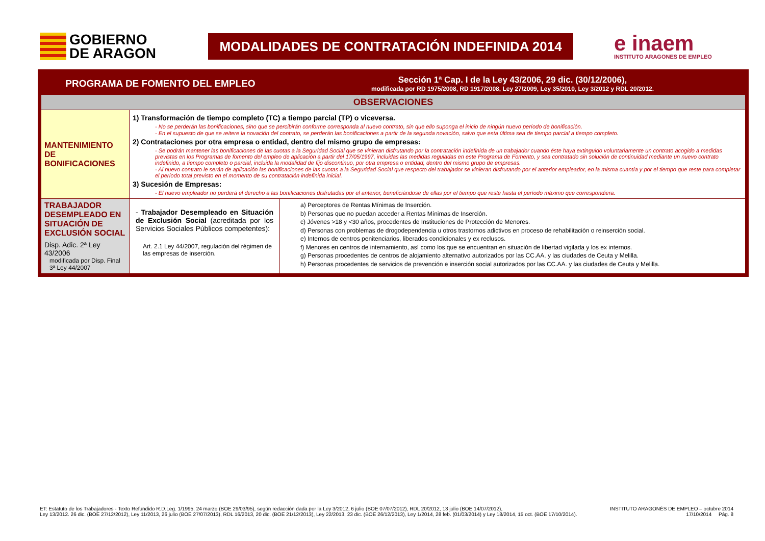GOBIERNO
DE ARAGON
MODALIDADES DE CONTRATACIÓN INDEFINIDA 2014
e inaem
INSTITUTO ARAGONES DE EMPLEO
| PROGRAMA DE FOMENTO DEL EMPLEO | | Sección 1ª Cap. I de la Ley 43/2006, 29 dic. (30/12/2006), modificada por RD 1975/2008, RD 1917/2008, Ley 27/2009, Ley 35/2010, Ley 3/2012 y RDL 20/2012. |
| OBSERVACIONES | | |
| MANTENIMIENTO DE BONIFICACIONES | 1) Transformación de tiempo completo (TC) a tiempo parcial (TP) o viceversa. - No se perderán las bonificaciones, sino que se percibirán conforme corresponda al nuevo contrato, sin que ello suponga el inicio de ningún nuevo período de bonificación. - En el supuesto de que se reitere la novación del contrato, se perderán las bonificaciones a partir de la segunda novación, salvo que esta última sea de tiempo parcial a tiempo completo. 2) Contrataciones por otra empresa o entidad, dentro del mismo grupo de empresas: - Se podrán mantener las bonificaciones de las cuotas a la Seguridad Social que se vinieran disfrutando por la contratación indefinida de un trabajador cuando éste haya extinguido voluntariamente un contrato acogido a medidas previstas en los Programas de fomento del empleo de aplicación a partir del 17/05/1997, incluidas las medidas reguladas en este Programa de Fomento, y sea contratado sin solución de continuidad mediante un nuevo contrato indefinido, a tiempo completo o parcial, incluida la modalidad de fijo discontinuo, por otra empresa o entidad, dentro del mismo grupo de empresas. - Al nuevo contrato le serán de aplicación las bonificaciones de las cuotas a la Seguridad Social que respecto del trabajador se vinieran disfrutando por el anterior empleador, en la misma cuantía y por el tiempo que reste para completar el período total previsto en el momento de su contratación indefinida inicial. 3) Sucesión de Empresas: - El nuevo empleador no perderá el derecho a las bonificaciones disfrutadas por el anterior, beneficiándose de ellas por el tiempo que reste hasta el período máximo que correspondiera. | |
| TRABAJADOR DESEMPLEADO EN SITUACIÓN DE EXCLUSIÓN SOCIAL Disp. Adic. 2ª Ley 43/2006 modificada por Disp. Final 3ª Ley 44/2007 | - Trabajador Desempleado en Situación de Exclusión Social (acreditada por los Servicios Sociales Públicos competentes): Art. 2.1 Ley 44/2007, regulación del régimen de las empresas de inserción. | a) Perceptores de Rentas Mínimas de Inserción. b) Personas que no puedan acceder a Rentas Mínimas de Inserción. c) Jóvenes >18 y <30 años, procedentes de Instituciones de Protección de Menores. d) Personas con problemas de drogodependencia u otros trastornos adictivos en proceso de rehabilitación o reinserción social. e) Internos de centros penitenciarios, liberados condicionales y ex reclusos. f) Menores en centros de internamiento, así como los que se encuentran en situación de libertad vigilada y los ex internos. g) Personas procedentes de centros de alojamiento alternativo autorizados por las CC.AA. y las ciudades de Ceuta y Melilla. h) Personas procedentes de servicios de prevención e inserción social autorizados por las CC.AA. y las ciudades de Ceuta y Melilla. |
ET: Estatuto de los Trabajadores - Texto Refundido R.D.Leg. 1/1995, 24 marzo (BOE 29/03/95), según redacción dada por la Ley 3/2012, 6 julio (BOE 07/07/2012), RDL 20/2012, 13 julio (BOE 14/07/2012),
Ley 13/2012. 26 dic. (BOE 27/12/2012), Ley 11/2013, 26 julio (BOE 27/07/2013), RDL 16/2013, 20 dic. (BOE 21/12/2013), Ley 22/2013, 23 dic. (BOE 26/12/2013), Ley 1/2014, 28 feb. (01/03/2014) y Ley 18/2014, 15 oct. (BOE 17/10/2014).
INSTITUTO ARAGONÉS DE EMPLEO – octubre 2014
17/10/2014 Pág. 8